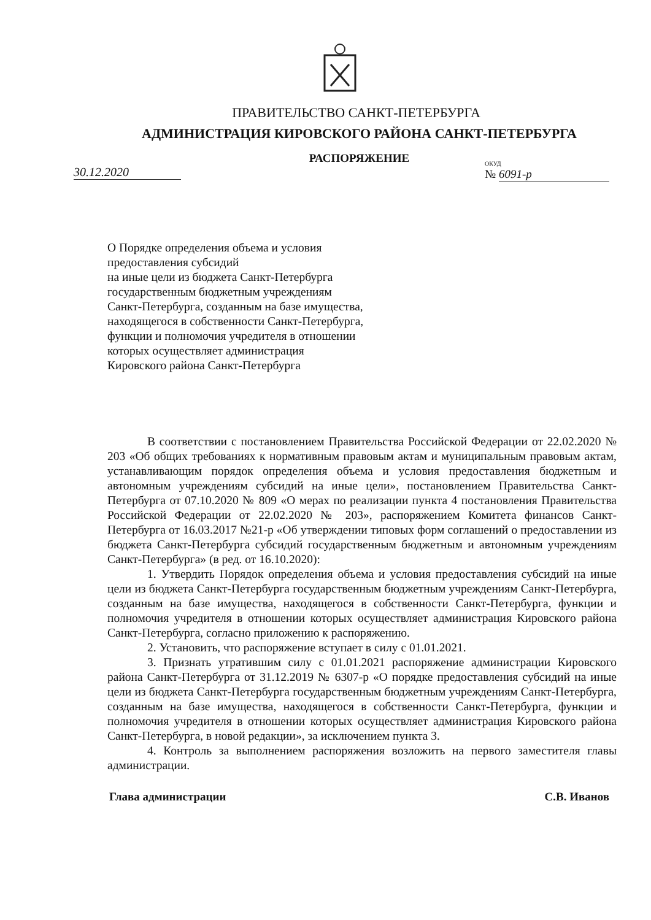ПРАВИТЕЛЬСТВО САНКТ-ПЕТЕРБУРГА
АДМИНИСТРАЦИЯ КИРОВСКОГО РАЙОНА САНКТ-ПЕТЕРБУРГА
РАСПОРЯЖЕНИЕ
30.12.2020 ОКУД
№ 6091-р
О Порядке определения объема и условия предоставления субсидий
на иные цели из бюджета Санкт-Петербурга государственным бюджетным учреждениям Санкт-Петербурга, созданным на базе имущества, находящегося в собственности Санкт-Петербурга, функции и полномочия учредителя в отношении которых осуществляет администрация Кировского района Санкт-Петербурга
В соответствии с постановлением Правительства Российской Федерации от 22.02.2020 № 203 «Об общих требованиях к нормативным правовым актам и муниципальным правовым актам, устанавливающим порядок определения объема и условия предоставления бюджетным и автономным учреждениям субсидий на иные цели», постановлением Правительства Санкт-Петербурга от 07.10.2020 № 809 «О мерах по реализации пункта 4 постановления Правительства Российской Федерации от 22.02.2020 № 203», распоряжением Комитета финансов Санкт-Петербурга от 16.03.2017 №21-р «Об утверждении типовых форм соглашений о предоставлении из бюджета Санкт-Петербурга субсидий государственным бюджетным и автономным учреждениям Санкт-Петербурга» (в ред. от 16.10.2020):
1. Утвердить Порядок определения объема и условия предоставления субсидий на иные цели из бюджета Санкт-Петербурга государственным бюджетным учреждениям Санкт-Петербурга, созданным на базе имущества, находящегося в собственности Санкт-Петербурга, функции и полномочия учредителя в отношении которых осуществляет администрация Кировского района Санкт-Петербурга, согласно приложению к распоряжению.
2. Установить, что распоряжение вступает в силу с 01.01.2021.
3. Признать утратившим силу с 01.01.2021 распоряжение администрации Кировского района Санкт-Петербурга от 31.12.2019 № 6307-р «О порядке предоставления субсидий на иные цели из бюджета Санкт-Петербурга государственным бюджетным учреждениям Санкт-Петербурга, созданным на базе имущества, находящегося в собственности Санкт-Петербурга, функции и полномочия учредителя в отношении которых осуществляет администрация Кировского района Санкт-Петербурга, в новой редакции», за исключением пункта 3.
4. Контроль за выполнением распоряжения возложить на первого заместителя главы администрации.
Глава администрации С.В. Иванов